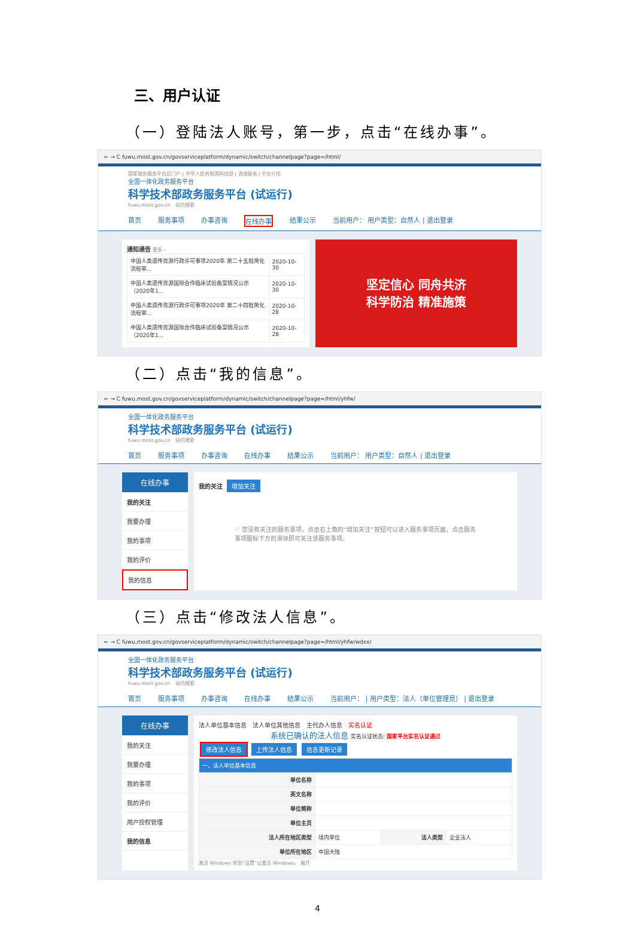三、用户认证
（一）登陆法人账号，第一步，点击“在线办事”。
← → C fuwu.most.gov.cn/govserviceplatform/dynamic/switch/channelpage?page=/html/
国家政务服务平台总门户 | 中华人民共和国科技部 | 咨询联系 | 平台介绍
全国一体化政务服务平台
科学技术部政务服务平台 (试运行)
fuwu.most.gov.cn　站内搜索
首页 服务事项 办事咨询 在线办事 结果公示 当前用户： 用户类型：自然人 | 退出登录
通知通告 更多 ›
| 中国人类遗传资源行政许可事项2020年 第二十五批简化流程审... | 2020-10-30 |
| 中国人类遗传资源国际合作临床试验备案情况公示（2020年1... | 2020-10-30 |
| 中国人类遗传资源行政许可事项2020年 第二十四批简化流程审... | 2020-10-28 |
| 中国人类遗传资源国际合作临床试验备案情况公示（2020年1... | 2020-10-28 |
坚定信心 同舟共济
科学防治 精准施策
（二）点击“我的信息”。
← → C fuwu.most.gov.cn/govserviceplatform/dynamic/switch/channelpage?page=/html/yhfw/
全国一体化政务服务平台
科学技术部政务服务平台 (试运行)
fuwu.most.gov.cn　站内搜索
首页 服务事项 办事咨询 在线办事 结果公示 当前用户： 用户类型：自然人 | 退出登录
在线办事
我的关注
我要办理
我的事项
我的评价
我的信息
我的关注 增加关注
♡ 您没有关注的服务事项，点击右上角的“增加关注”按钮可以进入服务事项页面，点击服务事项图标下方的滑块即可关注该服务事项。
（三）点击“修改法人信息”。
← → C fuwu.most.gov.cn/govserviceplatform/dynamic/switch/channelpage?page=/html/yhfw/wdxx/
全国一体化政务服务平台
科学技术部政务服务平台 (试运行)
fuwu.most.gov.cn　站内搜索
首页 服务事项 办事咨询 在线办事 结果公示 当前用户： | 用户类型：法人（单位管理员） | 退出登录
在线办事
我的关注
我要办理
我的事项
我的评价
用户授权管理
我的信息
法人单位基本信息　法人单位其他信息　主代办人信息　实名认证
系统已确认的法人信息 实名认证状态: 国家平台实名认证通过
修改法人信息 上传法人信息 信息更新记录
| 一、法人单位基本信息 | | | |
| 单位名称 | | | |
| 英文名称 | | | |
| 单位简称 | | | |
| 单位主页 | | | |
| 法人所在地区类型 | 境内单位 | 法人类型 | 企业法人 |
| 单位所在地区 | 中国大陆 | | |
激活 Windows 转到“设置”以激活 Windows。 展开
4